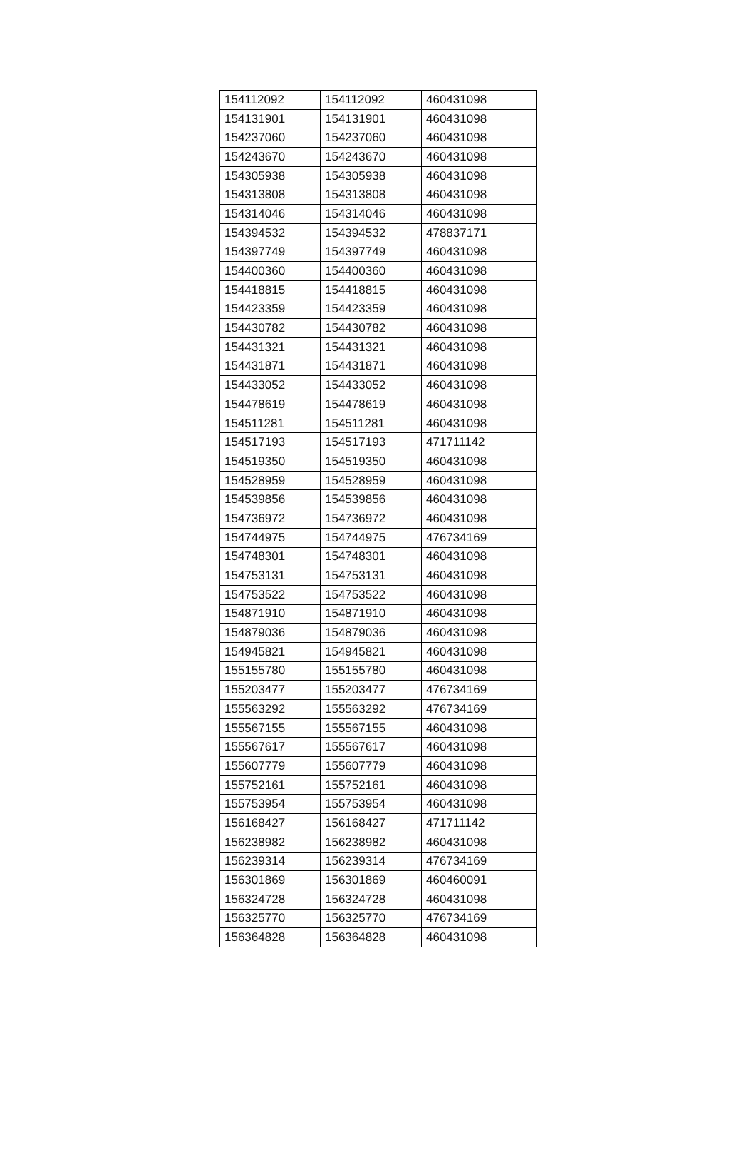| 154112092 | 154112092 | 460431098 |
| 154131901 | 154131901 | 460431098 |
| 154237060 | 154237060 | 460431098 |
| 154243670 | 154243670 | 460431098 |
| 154305938 | 154305938 | 460431098 |
| 154313808 | 154313808 | 460431098 |
| 154314046 | 154314046 | 460431098 |
| 154394532 | 154394532 | 478837171 |
| 154397749 | 154397749 | 460431098 |
| 154400360 | 154400360 | 460431098 |
| 154418815 | 154418815 | 460431098 |
| 154423359 | 154423359 | 460431098 |
| 154430782 | 154430782 | 460431098 |
| 154431321 | 154431321 | 460431098 |
| 154431871 | 154431871 | 460431098 |
| 154433052 | 154433052 | 460431098 |
| 154478619 | 154478619 | 460431098 |
| 154511281 | 154511281 | 460431098 |
| 154517193 | 154517193 | 471711142 |
| 154519350 | 154519350 | 460431098 |
| 154528959 | 154528959 | 460431098 |
| 154539856 | 154539856 | 460431098 |
| 154736972 | 154736972 | 460431098 |
| 154744975 | 154744975 | 476734169 |
| 154748301 | 154748301 | 460431098 |
| 154753131 | 154753131 | 460431098 |
| 154753522 | 154753522 | 460431098 |
| 154871910 | 154871910 | 460431098 |
| 154879036 | 154879036 | 460431098 |
| 154945821 | 154945821 | 460431098 |
| 155155780 | 155155780 | 460431098 |
| 155203477 | 155203477 | 476734169 |
| 155563292 | 155563292 | 476734169 |
| 155567155 | 155567155 | 460431098 |
| 155567617 | 155567617 | 460431098 |
| 155607779 | 155607779 | 460431098 |
| 155752161 | 155752161 | 460431098 |
| 155753954 | 155753954 | 460431098 |
| 156168427 | 156168427 | 471711142 |
| 156238982 | 156238982 | 460431098 |
| 156239314 | 156239314 | 476734169 |
| 156301869 | 156301869 | 460460091 |
| 156324728 | 156324728 | 460431098 |
| 156325770 | 156325770 | 476734169 |
| 156364828 | 156364828 | 460431098 |